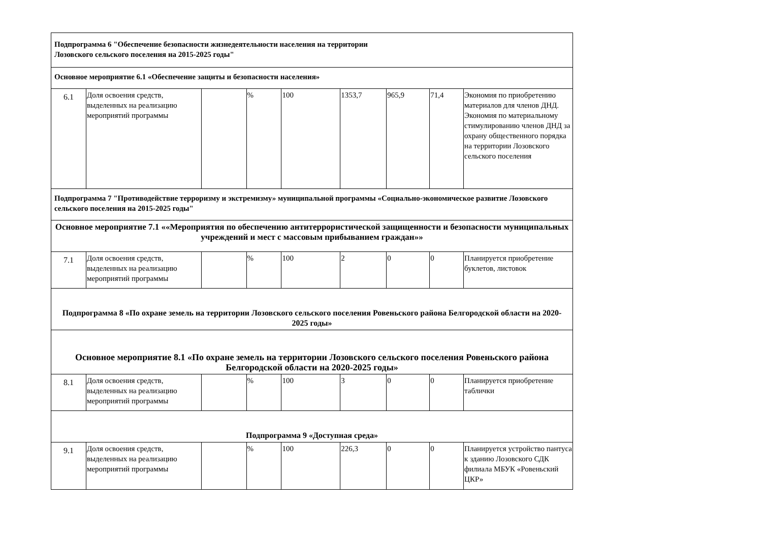| Подпрограмма 6 "Обеспечение безопасности жизнедеятельности населения на территории Лозовского сельского поселения на 2015-2025 годы" | | | | | | | | |
| Основное мероприятие 6.1 «Обеспечение защиты и безопасности населения» | | | | | | | | |
| 6.1 | Доля освоения средств, выделенных на реализацию мероприятий программы | | % | 100 | 1353,7 | 965,9 | 71,4 | Экономия по приобретению материалов для членов ДНД. Экономия по материальному стимулированию членов ДНД за охрану общественного порядка на территории Лозовского сельского поселения |
| Подпрограмма 7 "Противодействие терроризму и экстремизму» муниципальной программы «Социально-экономическое развитие Лозовского сельского поселения на 2015-2025 годы" | | | | | | | | |
| Основное мероприятие 7.1 ««Мероприятия по обеспечению антитеррористической защищенности и безопасности муниципальных учреждений и мест с массовым прибыванием граждан»» | | | | | | | | |
| 7.1 | Доля освоения средств, выделенных на реализацию мероприятий программы | | % | 100 | 2 | 0 | 0 | Планируется приобретение буклетов, листовок |
| Подпрограмма 8 «По охране земель на территории Лозовского сельского поселения Ровеньского района Белгородской области на 2020-2025 годы» | | | | | | | | |
| Основное мероприятие 8.1 «По охране земель на территории Лозовского сельского поселения Ровеньского района Белгородской области на 2020-2025 годы» | | | | | | | | |
| 8.1 | Доля освоения средств, выделенных на реализацию мероприятий программы | | % | 100 | 3 | 0 | 0 | Планируется приобретение таблички |
| Подпрограмма 9 «Доступная среда» | | | | | | | | |
| 9.1 | Доля освоения средств, выделенных на реализацию мероприятий программы | | % | 100 | 226,3 | 0 | 0 | Планируется устройство пантуса к зданию Лозовского СДК филиала МБУК «Ровеньский ЦКР» |